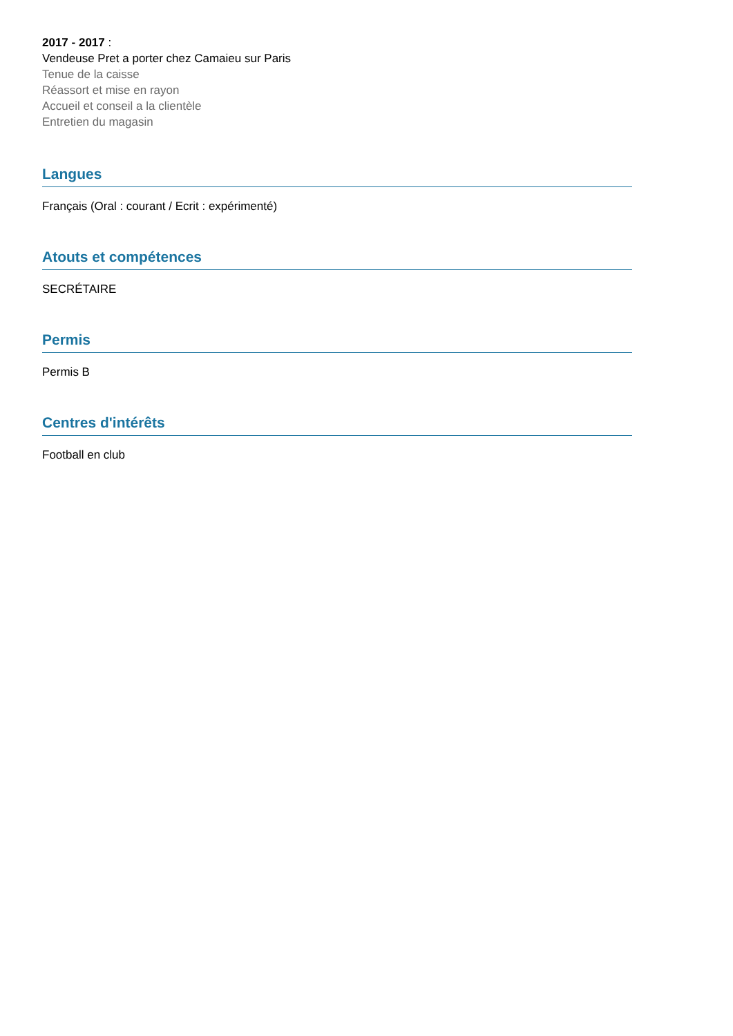2017 - 2017 :
Vendeuse Pret a porter chez Camaieu sur Paris
Tenue de la caisse
Réassort et mise en rayon
Accueil et conseil a la clientèle
Entretien du magasin
Langues
Français (Oral : courant / Ecrit : expérimenté)
Atouts et compétences
SECRÉTAIRE
Permis
Permis B
Centres d'intérêts
Football en club